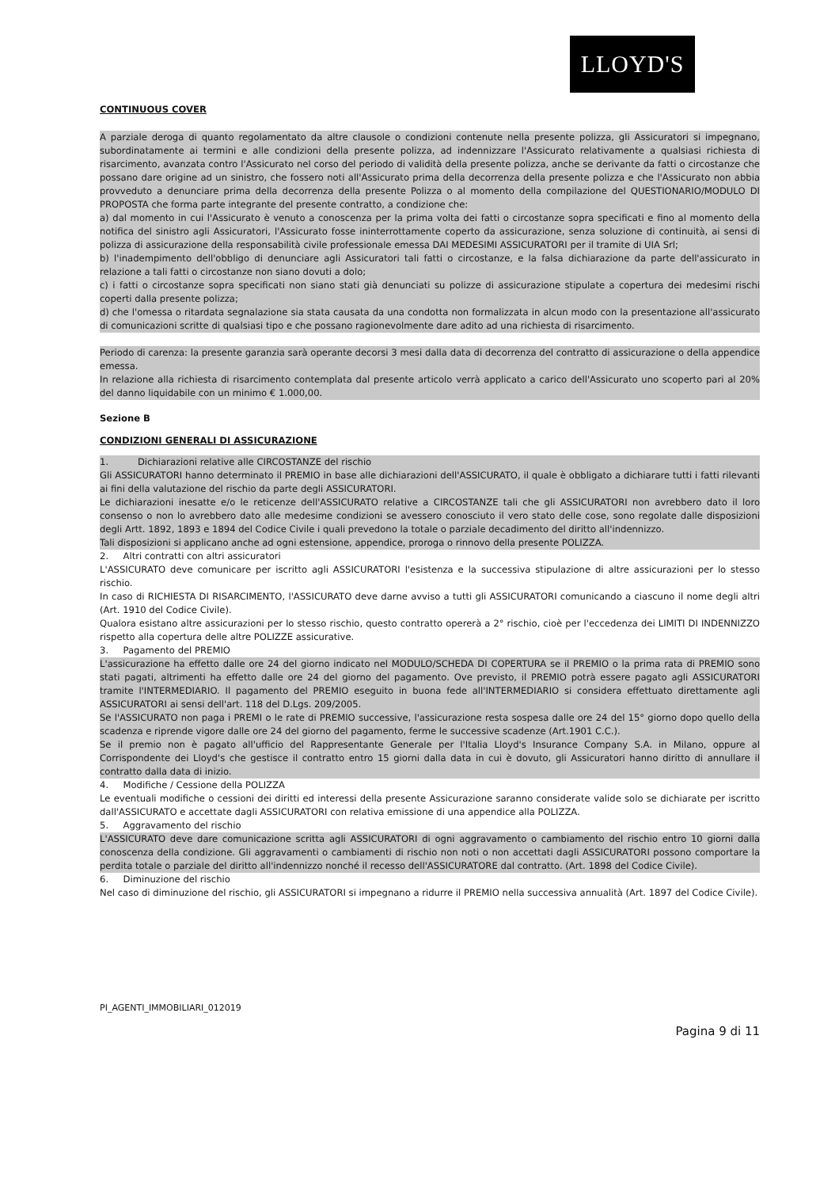LLOYD'S
CONTINUOUS COVER
A parziale deroga di quanto regolamentato da altre clausole o condizioni contenute nella presente polizza, gli Assicuratori si impegnano, subordinatamente ai termini e alle condizioni della presente polizza, ad indennizzare l'Assicurato relativamente a qualsiasi richiesta di risarcimento, avanzata contro l'Assicurato nel corso del periodo di validità della presente polizza, anche se derivante da fatti o circostanze che possano dare origine ad un sinistro, che fossero noti all'Assicurato prima della decorrenza della presente polizza e che l'Assicurato non abbia provveduto a denunciare prima della decorrenza della presente Polizza o al momento della compilazione del QUESTIONARIO/MODULO DI PROPOSTA che forma parte integrante del presente contratto, a condizione che:
a) dal momento in cui l'Assicurato è venuto a conoscenza per la prima volta dei fatti o circostanze sopra specificati e fino al momento della notifica del sinistro agli Assicuratori, l'Assicurato fosse ininterrottamente coperto da assicurazione, senza soluzione di continuità, ai sensi di polizza di assicurazione della responsabilità civile professionale emessa DAI MEDESIMI ASSICURATORI per il tramite di UIA Srl;
b) l'inadempimento dell'obbligo di denunciare agli Assicuratori tali fatti o circostanze, e la falsa dichiarazione da parte dell'assicurato in relazione a tali fatti o circostanze non siano dovuti a dolo;
c) i fatti o circostanze sopra specificati non siano stati già denunciati su polizze di assicurazione stipulate a copertura dei medesimi rischi coperti dalla presente polizza;
d) che l'omessa o ritardata segnalazione sia stata causata da una condotta non formalizzata in alcun modo con la presentazione all'assicurato di comunicazioni scritte di qualsiasi tipo e che possano ragionevolmente dare adito ad una richiesta di risarcimento.
Periodo di carenza: la presente garanzia sarà operante decorsi 3 mesi dalla data di decorrenza del contratto di assicurazione o della appendice emessa.
In relazione alla richiesta di risarcimento contemplata dal presente articolo verrà applicato a carico dell'Assicurato uno scoperto pari al 20% del danno liquidabile con un minimo € 1.000,00.
Sezione B
CONDIZIONI GENERALI DI ASSICURAZIONE
1. Dichiarazioni relative alle CIRCOSTANZE del rischio
Gli ASSICURATORI hanno determinato il PREMIO in base alle dichiarazioni dell'ASSICURATO, il quale è obbligato a dichiarare tutti i fatti rilevanti ai fini della valutazione del rischio da parte degli ASSICURATORI.
Le dichiarazioni inesatte e/o le reticenze dell'ASSICURATO relative a CIRCOSTANZE tali che gli ASSICURATORI non avrebbero dato il loro consenso o non lo avrebbero dato alle medesime condizioni se avessero conosciuto il vero stato delle cose, sono regolate dalle disposizioni degli Artt. 1892, 1893 e 1894 del Codice Civile i quali prevedono la totale o parziale decadimento del diritto all'indennizzo.
Tali disposizioni si applicano anche ad ogni estensione, appendice, proroga o rinnovo della presente POLIZZA.
2. Altri contratti con altri assicuratori
L'ASSICURATO deve comunicare per iscritto agli ASSICURATORI l'esistenza e la successiva stipulazione di altre assicurazioni per lo stesso rischio.
In caso di RICHIESTA DI RISARCIMENTO, l'ASSICURATO deve darne avviso a tutti gli ASSICURATORI comunicando a ciascuno il nome degli altri (Art. 1910 del Codice Civile).
Qualora esistano altre assicurazioni per lo stesso rischio, questo contratto opererà a 2° rischio, cioè per l'eccedenza dei LIMITI DI INDENNIZZO rispetto alla copertura delle altre POLIZZE assicurative.
3. Pagamento del PREMIO
L'assicurazione ha effetto dalle ore 24 del giorno indicato nel MODULO/SCHEDA DI COPERTURA se il PREMIO o la prima rata di PREMIO sono stati pagati, altrimenti ha effetto dalle ore 24 del giorno del pagamento. Ove previsto, il PREMIO potrà essere pagato agli ASSICURATORI tramite l'INTERMEDIARIO. Il pagamento del PREMIO eseguito in buona fede all'INTERMEDIARIO si considera effettuato direttamente agli ASSICURATORI ai sensi dell'art. 118 del D.Lgs. 209/2005.
Se l'ASSICURATO non paga i PREMI o le rate di PREMIO successive, l'assicurazione resta sospesa dalle ore 24 del 15° giorno dopo quello della scadenza e riprende vigore dalle ore 24 del giorno del pagamento, ferme le successive scadenze (Art.1901 C.C.).
Se il premio non è pagato all'ufficio del Rappresentante Generale per l'Italia Lloyd's Insurance Company S.A. in Milano, oppure al Corrispondente dei Lloyd's che gestisce il contratto entro 15 giorni dalla data in cui è dovuto, gli Assicuratori hanno diritto di annullare il contratto dalla data di inizio.
4. Modifiche / Cessione della POLIZZA
Le eventuali modifiche o cessioni dei diritti ed interessi della presente Assicurazione saranno considerate valide solo se dichiarate per iscritto dall'ASSICURATO e accettate dagli ASSICURATORI con relativa emissione di una appendice alla POLIZZA.
5. Aggravamento del rischio
L'ASSICURATO deve dare comunicazione scritta agli ASSICURATORI di ogni aggravamento o cambiamento del rischio entro 10 giorni dalla conoscenza della condizione. Gli aggravamenti o cambiamenti di rischio non noti o non accettati dagli ASSICURATORI possono comportare la perdita totale o parziale del diritto all'indennizzo nonché il recesso dell'ASSICURATORE dal contratto. (Art. 1898 del Codice Civile).
6. Diminuzione del rischio
Nel caso di diminuzione del rischio, gli ASSICURATORI si impegnano a ridurre il PREMIO nella successiva annualità (Art. 1897 del Codice Civile).
PI_AGENTI_IMMOBILIARI_012019
Pagina 9 di 11